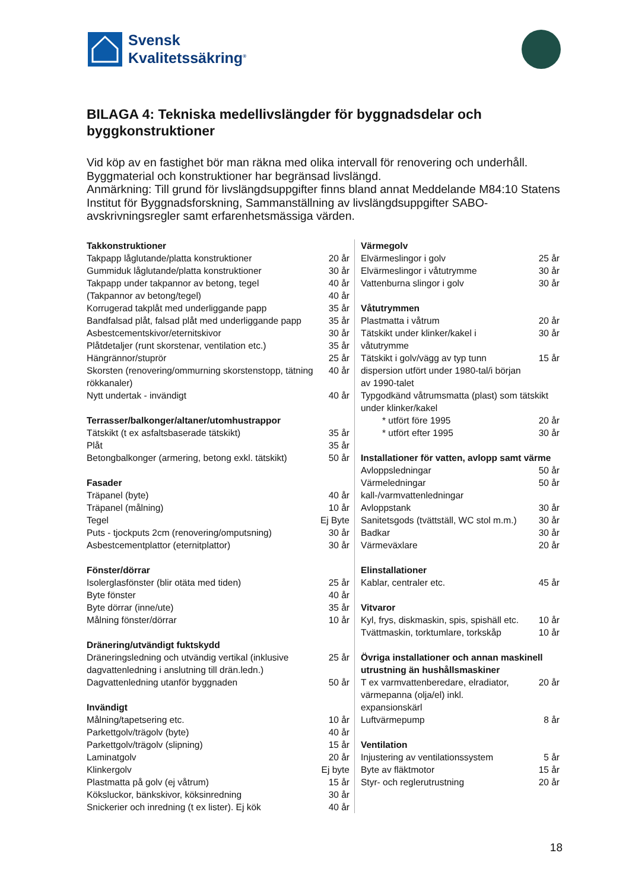Svensk
Kvalitetssäkring<sup>®</sup>
BILAGA 4: Tekniska medellivslängder för byggnadsdelar och byggkonstruktioner
Vid köp av en fastighet bör man räkna med olika intervall för renovering och underhåll. Byggmaterial och konstruktioner har begränsad livslängd.
Anmärkning: Till grund för livslängdsuppgifter finns bland annat Meddelande M84:10 Statens Institut för Byggnadsforskning, Sammanställning av livslängdsuppgifter SABO-avskrivningsregler samt erfarenhetsmässiga värden.
| Takkonstruktioner | |
| --- | --- |
| Takpapp låglutande/platta konstruktioner | 20 år |
| Gummiduk låglutande/platta konstruktioner | 30 år |
| Takpapp under takpannor av betong, tegel | 40 år |
| (Takpannor av betong/tegel) | 40 år |
| Korrugerad takplåt med underliggande papp | 35 år |
| Bandfalsad plåt, falsad plåt med underliggande papp | 35 år |
| Asbestcementskivor/eternitskivor | 30 år |
| Plåtdetaljer (runt skorstenar, ventilation etc.) | 35 år |
| Hängrännor/stuprör | 25 år |
| Skorsten (renovering/ommurning skorstenstopp, tätning rökkanaler) | 40 år |
| Nytt undertak - invändigt | 40 år |
| Terrasser/balkonger/altaner/utomhustrappor | |
| Tätskikt (t ex asfaltsbaserade tätskikt) | 35 år |
| Plåt | 35 år |
| Betongbalkonger (armering, betong exkl. tätskikt) | 50 år |
| Fasader | |
| Träpanel (byte) | 40 år |
| Träpanel (målning) | 10 år |
| Tegel | Ej Byte |
| Puts - tjockputs 2cm (renovering/omputsning) | 30 år |
| Asbestcementplattor (eternitplattor) | 30 år |
| Fönster/dörrar | |
| Isolerglasfönster (blir otäta med tiden) | 25 år |
| Byte fönster | 40 år |
| Byte dörrar (inne/ute) | 35 år |
| Målning fönster/dörrar | 10 år |
| Dränering/utvändigt fuktskydd | |
| Dräneringsledning och utvändig vertikal (inklusive dagvattenledning i anslutning till drän.ledn.) | 25 år |
| Dagvattenledning utanför byggnaden | 50 år |
| Invändigt | |
| Målning/tapetsering etc. | 10 år |
| Parkettgolv/trägolv (byte) | 40 år |
| Parkettgolv/trägolv (slipning) | 15 år |
| Laminatgolv | 20 år |
| Klinkergolv | Ej byte |
| Plastmatta på golv (ej våtrum) | 15 år |
| Köksluckor, bänkskivor, köksinredning | 30 år |
| Snickerier och inredning (t ex lister). Ej kök | 40 år |
| Värmegolv | |
| --- | --- |
| Elvärmeslingor i golv | 25 år |
| Elvärmeslingor i våtutrymme | 30 år |
| Vattenburna slingor i golv | 30 år |
| Våtutrymmen | |
| Plastmatta i våtrum | 20 år |
| Tätskikt under klinker/kakel i våtutrymme | 30 år |
| Tätskikt i golv/vägg av typ tunn dispersion utfört under 1980-tal/i början av 1990-talet | 15 år |
| Typgodkänd våtrumsmatta (plast) som tätskikt under klinker/kakel | |
| * utfört före 1995 | 20 år |
| * utfört efter 1995 | 30 år |
| Installationer för vatten, avlopp samt värme | |
| Avloppsledningar | 50 år |
| Värmeledningar kall-/varmvattenledningar | 50 år |
| Avloppstank | 30 år |
| Sanitetsgods (tvättställ, WC stol m.m.) | 30 år |
| Badkar | 30 år |
| Värmeväxlare | 20 år |
| Elinstallationer | |
| Kablar, centraler etc. | 45 år |
| Vitvaror | |
| Kyl, frys, diskmaskin, spis, spishäll etc. | 10 år |
| Tvättmaskin, torktumlare, torkskåp | 10 år |
| Övriga installationer och annan maskinell utrustning än hushållsmaskiner | |
| T ex varmvattenberedare, elradiator, värmepanna (olja/el) inkl. expansionskärl | 20 år |
| Luftvärmepump | 8 år |
| Ventilation | |
| Injustering av ventilationssystem | 5 år |
| Byte av fläktmotor | 15 år |
| Styr- och reglerutrustning | 20 år |
18